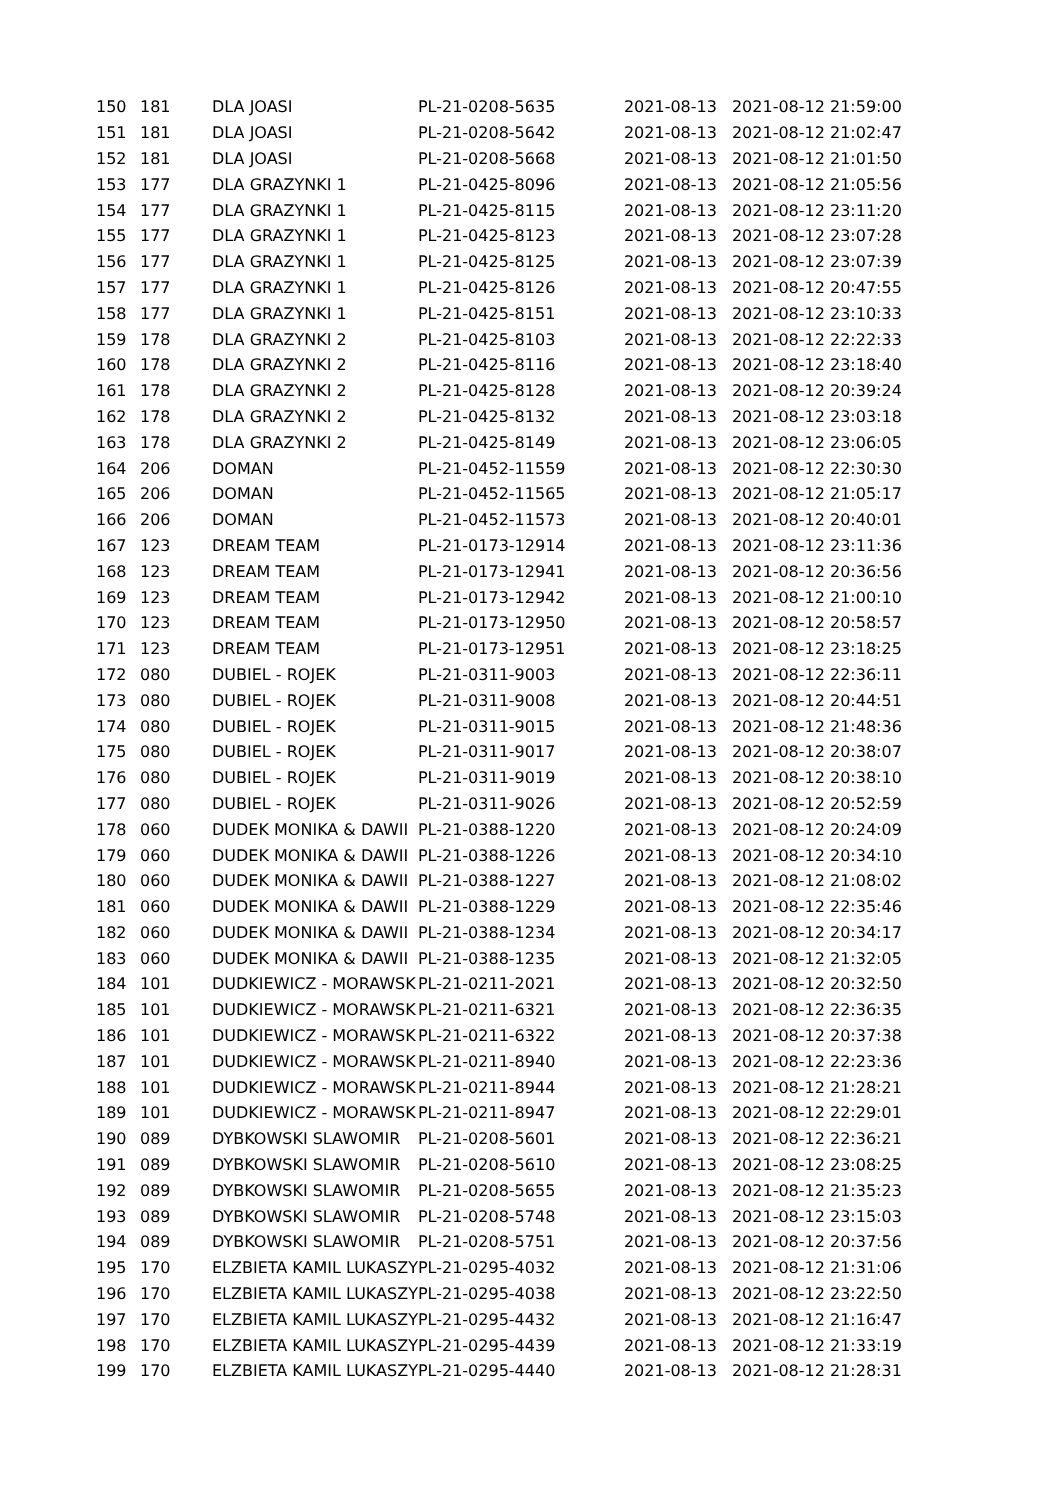| 150 | 181 | DLA JOASI | PL-21-0208-5635 | 2021-08-13 | 2021-08-12 21:59:00 |
| 151 | 181 | DLA JOASI | PL-21-0208-5642 | 2021-08-13 | 2021-08-12 21:02:47 |
| 152 | 181 | DLA JOASI | PL-21-0208-5668 | 2021-08-13 | 2021-08-12 21:01:50 |
| 153 | 177 | DLA GRAZYNKI 1 | PL-21-0425-8096 | 2021-08-13 | 2021-08-12 21:05:56 |
| 154 | 177 | DLA GRAZYNKI 1 | PL-21-0425-8115 | 2021-08-13 | 2021-08-12 23:11:20 |
| 155 | 177 | DLA GRAZYNKI 1 | PL-21-0425-8123 | 2021-08-13 | 2021-08-12 23:07:28 |
| 156 | 177 | DLA GRAZYNKI 1 | PL-21-0425-8125 | 2021-08-13 | 2021-08-12 23:07:39 |
| 157 | 177 | DLA GRAZYNKI 1 | PL-21-0425-8126 | 2021-08-13 | 2021-08-12 20:47:55 |
| 158 | 177 | DLA GRAZYNKI 1 | PL-21-0425-8151 | 2021-08-13 | 2021-08-12 23:10:33 |
| 159 | 178 | DLA GRAZYNKI 2 | PL-21-0425-8103 | 2021-08-13 | 2021-08-12 22:22:33 |
| 160 | 178 | DLA GRAZYNKI 2 | PL-21-0425-8116 | 2021-08-13 | 2021-08-12 23:18:40 |
| 161 | 178 | DLA GRAZYNKI 2 | PL-21-0425-8128 | 2021-08-13 | 2021-08-12 20:39:24 |
| 162 | 178 | DLA GRAZYNKI 2 | PL-21-0425-8132 | 2021-08-13 | 2021-08-12 23:03:18 |
| 163 | 178 | DLA GRAZYNKI 2 | PL-21-0425-8149 | 2021-08-13 | 2021-08-12 23:06:05 |
| 164 | 206 | DOMAN | PL-21-0452-11559 | 2021-08-13 | 2021-08-12 22:30:30 |
| 165 | 206 | DOMAN | PL-21-0452-11565 | 2021-08-13 | 2021-08-12 21:05:17 |
| 166 | 206 | DOMAN | PL-21-0452-11573 | 2021-08-13 | 2021-08-12 20:40:01 |
| 167 | 123 | DREAM TEAM | PL-21-0173-12914 | 2021-08-13 | 2021-08-12 23:11:36 |
| 168 | 123 | DREAM TEAM | PL-21-0173-12941 | 2021-08-13 | 2021-08-12 20:36:56 |
| 169 | 123 | DREAM TEAM | PL-21-0173-12942 | 2021-08-13 | 2021-08-12 21:00:10 |
| 170 | 123 | DREAM TEAM | PL-21-0173-12950 | 2021-08-13 | 2021-08-12 20:58:57 |
| 171 | 123 | DREAM TEAM | PL-21-0173-12951 | 2021-08-13 | 2021-08-12 23:18:25 |
| 172 | 080 | DUBIEL - ROJEK | PL-21-0311-9003 | 2021-08-13 | 2021-08-12 22:36:11 |
| 173 | 080 | DUBIEL - ROJEK | PL-21-0311-9008 | 2021-08-13 | 2021-08-12 20:44:51 |
| 174 | 080 | DUBIEL - ROJEK | PL-21-0311-9015 | 2021-08-13 | 2021-08-12 21:48:36 |
| 175 | 080 | DUBIEL - ROJEK | PL-21-0311-9017 | 2021-08-13 | 2021-08-12 20:38:07 |
| 176 | 080 | DUBIEL - ROJEK | PL-21-0311-9019 | 2021-08-13 | 2021-08-12 20:38:10 |
| 177 | 080 | DUBIEL - ROJEK | PL-21-0311-9026 | 2021-08-13 | 2021-08-12 20:52:59 |
| 178 | 060 | DUDEK MONIKA & DAWII | PL-21-0388-1220 | 2021-08-13 | 2021-08-12 20:24:09 |
| 179 | 060 | DUDEK MONIKA & DAWII | PL-21-0388-1226 | 2021-08-13 | 2021-08-12 20:34:10 |
| 180 | 060 | DUDEK MONIKA & DAWII | PL-21-0388-1227 | 2021-08-13 | 2021-08-12 21:08:02 |
| 181 | 060 | DUDEK MONIKA & DAWII | PL-21-0388-1229 | 2021-08-13 | 2021-08-12 22:35:46 |
| 182 | 060 | DUDEK MONIKA & DAWII | PL-21-0388-1234 | 2021-08-13 | 2021-08-12 20:34:17 |
| 183 | 060 | DUDEK MONIKA & DAWII | PL-21-0388-1235 | 2021-08-13 | 2021-08-12 21:32:05 |
| 184 | 101 | DUDKIEWICZ - MORAWSK | PL-21-0211-2021 | 2021-08-13 | 2021-08-12 20:32:50 |
| 185 | 101 | DUDKIEWICZ - MORAWSK | PL-21-0211-6321 | 2021-08-13 | 2021-08-12 22:36:35 |
| 186 | 101 | DUDKIEWICZ - MORAWSK | PL-21-0211-6322 | 2021-08-13 | 2021-08-12 20:37:38 |
| 187 | 101 | DUDKIEWICZ - MORAWSK | PL-21-0211-8940 | 2021-08-13 | 2021-08-12 22:23:36 |
| 188 | 101 | DUDKIEWICZ - MORAWSK | PL-21-0211-8944 | 2021-08-13 | 2021-08-12 21:28:21 |
| 189 | 101 | DUDKIEWICZ - MORAWSK | PL-21-0211-8947 | 2021-08-13 | 2021-08-12 22:29:01 |
| 190 | 089 | DYBKOWSKI SLAWOMIR | PL-21-0208-5601 | 2021-08-13 | 2021-08-12 22:36:21 |
| 191 | 089 | DYBKOWSKI SLAWOMIR | PL-21-0208-5610 | 2021-08-13 | 2021-08-12 23:08:25 |
| 192 | 089 | DYBKOWSKI SLAWOMIR | PL-21-0208-5655 | 2021-08-13 | 2021-08-12 21:35:23 |
| 193 | 089 | DYBKOWSKI SLAWOMIR | PL-21-0208-5748 | 2021-08-13 | 2021-08-12 23:15:03 |
| 194 | 089 | DYBKOWSKI SLAWOMIR | PL-21-0208-5751 | 2021-08-13 | 2021-08-12 20:37:56 |
| 195 | 170 | ELZBIETA KAMIL LUKASZY | PL-21-0295-4032 | 2021-08-13 | 2021-08-12 21:31:06 |
| 196 | 170 | ELZBIETA KAMIL LUKASZY | PL-21-0295-4038 | 2021-08-13 | 2021-08-12 23:22:50 |
| 197 | 170 | ELZBIETA KAMIL LUKASZY | PL-21-0295-4432 | 2021-08-13 | 2021-08-12 21:16:47 |
| 198 | 170 | ELZBIETA KAMIL LUKASZY | PL-21-0295-4439 | 2021-08-13 | 2021-08-12 21:33:19 |
| 199 | 170 | ELZBIETA KAMIL LUKASZY | PL-21-0295-4440 | 2021-08-13 | 2021-08-12 21:28:31 |